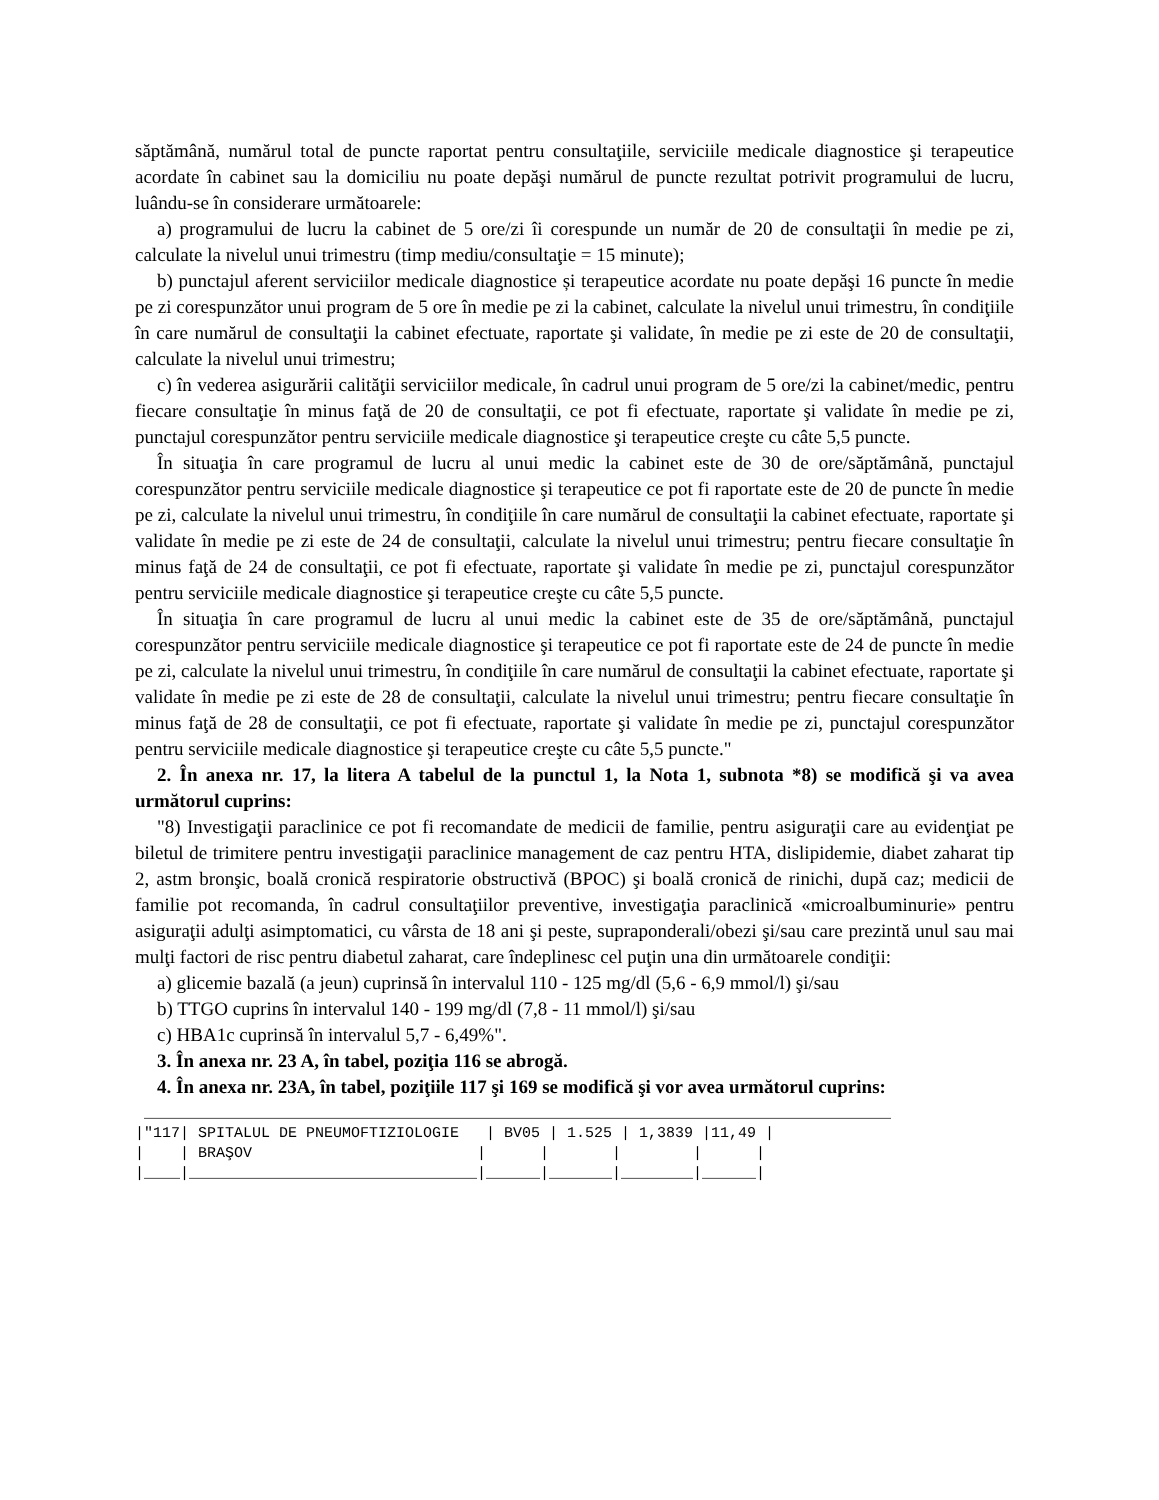săptămână, numărul total de puncte raportat pentru consultaţiile, serviciile medicale diagnostice şi terapeutice acordate în cabinet sau la domiciliu nu poate depăşi numărul de puncte rezultat potrivit programului de lucru, luându-se în considerare următoarele:
a) programului de lucru la cabinet de 5 ore/zi îi corespunde un număr de 20 de consultaţii în medie pe zi, calculate la nivelul unui trimestru (timp mediu/consultaţie = 15 minute);
b) punctajul aferent serviciilor medicale diagnostice și terapeutice acordate nu poate depăşi 16 puncte în medie pe zi corespunzător unui program de 5 ore în medie pe zi la cabinet, calculate la nivelul unui trimestru, în condiţiile în care numărul de consultaţii la cabinet efectuate, raportate şi validate, în medie pe zi este de 20 de consultaţii, calculate la nivelul unui trimestru;
c) în vederea asigurării calităţii serviciilor medicale, în cadrul unui program de 5 ore/zi la cabinet/medic, pentru fiecare consultaţie în minus faţă de 20 de consultaţii, ce pot fi efectuate, raportate şi validate în medie pe zi, punctajul corespunzător pentru serviciile medicale diagnostice şi terapeutice creşte cu câte 5,5 puncte.
În situaţia în care programul de lucru al unui medic la cabinet este de 30 de ore/săptămână, punctajul corespunzător pentru serviciile medicale diagnostice şi terapeutice ce pot fi raportate este de 20 de puncte în medie pe zi, calculate la nivelul unui trimestru, în condiţiile în care numărul de consultaţii la cabinet efectuate, raportate şi validate în medie pe zi este de 24 de consultaţii, calculate la nivelul unui trimestru; pentru fiecare consultaţie în minus faţă de 24 de consultaţii, ce pot fi efectuate, raportate şi validate în medie pe zi, punctajul corespunzător pentru serviciile medicale diagnostice şi terapeutice creşte cu câte 5,5 puncte.
În situaţia în care programul de lucru al unui medic la cabinet este de 35 de ore/săptămână, punctajul corespunzător pentru serviciile medicale diagnostice şi terapeutice ce pot fi raportate este de 24 de puncte în medie pe zi, calculate la nivelul unui trimestru, în condiţiile în care numărul de consultaţii la cabinet efectuate, raportate şi validate în medie pe zi este de 28 de consultaţii, calculate la nivelul unui trimestru; pentru fiecare consultaţie în minus faţă de 28 de consultaţii, ce pot fi efectuate, raportate şi validate în medie pe zi, punctajul corespunzător pentru serviciile medicale diagnostice şi terapeutice creşte cu câte 5,5 puncte."
2. În anexa nr. 17, la litera A tabelul de la punctul 1, la Nota 1, subnota *8) se modifică şi va avea următorul cuprins:
"8) Investigaţii paraclinice ce pot fi recomandate de medicii de familie, pentru asiguraţii care au evidenţiat pe biletul de trimitere pentru investigaţii paraclinice management de caz pentru HTA, dislipidemie, diabet zaharat tip 2, astm bronşic, boală cronică respiratorie obstructivă (BPOC) şi boală cronică de rinichi, după caz; medicii de familie pot recomanda, în cadrul consultaţiilor preventive, investigaţia paraclinică «microalbuminurie» pentru asiguraţii adulţi asimptomatici, cu vârsta de 18 ani şi peste, supraponderali/obezi şi/sau care prezintă unul sau mai mulţi factori de risc pentru diabetul zaharat, care îndeplinesc cel puţin una din următoarele condiţii:
a) glicemie bazală (a jeun) cuprinsă în intervalul 110 - 125 mg/dl (5,6 - 6,9 mmol/l) şi/sau
b) TTGO cuprins în intervalul 140 - 199 mg/dl (7,8 - 11 mmol/l) şi/sau
c) HBA1c cuprinsă în intervalul 5,7 - 6,49%".
3. În anexa nr. 23 A, în tabel, poziţia 116 se abrogă.
4. În anexa nr. 23A, în tabel, poziţiile 117 şi 169 se modifică şi vor avea următorul cuprins:
 ___________________________________________________________________________________
|"117| SPITALUL DE PNEUMOFTIZIOLOGIE   | BV05 | 1.525 | 1,3839 |11,49 |
|    | BRAŞOV                         |      |       |        |      |
|____|________________________________|______|_______|________|______|